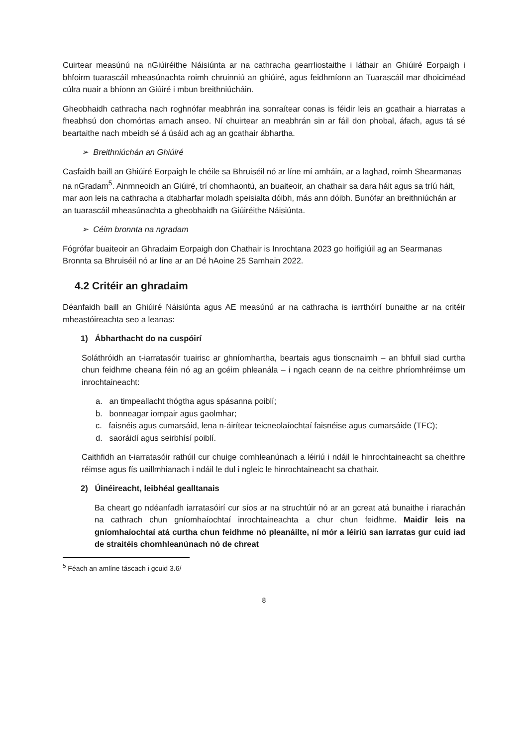Cuirtear measúnú na nGiúiréithe Náisiúnta ar na cathracha gearrliostaithe i láthair an Ghiúiré Eorpaigh i bhfoirm tuarascáil mheasúnachta roimh chruinniú an ghiúiré, agus feidhmíonn an Tuarascáil mar dhoiciméad cúlra nuair a bhíonn an Giúiré i mbun breithniúcháin.
Gheobhaidh cathracha nach roghnófar meabhrán ina sonraítear conas is féidir leis an gcathair a hiarratas a fheabhsú don chomórtas amach anseo. Ní chuirtear an meabhrán sin ar fáil don phobal, áfach, agus tá sé beartaithe nach mbeidh sé á úsáid ach ag an gcathair ábhartha.
➢ Breithniúchán an Ghiúiré
Casfaidh baill an Ghiúiré Eorpaigh le chéile sa Bhruiséil nó ar líne mí amháin, ar a laghad, roimh Shearmanas na nGradam<sup>5</sup>. Ainmneoidh an Giúiré, trí chomhaontú, an buaiteoir, an chathair sa dara háit agus sa tríú háit, mar aon leis na cathracha a dtabharfar moladh speisialta dóibh, más ann dóibh. Bunófar an breithniúchán ar an tuarascáil mheasúnachta a gheobhaidh na Giúiréithe Náisiúnta.
➢ Céim bronnta na ngradam
Fógrófar buaiteoir an Ghradaim Eorpaigh don Chathair is Inrochtana 2023 go hoifigiúil ag an Searmanas Bronnta sa Bhruiséil nó ar líne ar an Dé hAoine 25 Samhain 2022.
4.2 Critéir an ghradaim
Déanfaidh baill an Ghiúiré Náisiúnta agus AE measúnú ar na cathracha is iarrthóirí bunaithe ar na critéir mheastóireachta seo a leanas:
1) Ábharthacht do na cuspóirí
Soláthróidh an t-iarratasóir tuairisc ar ghníomhartha, beartais agus tionscnaimh – an bhfuil siad curtha chun feidhme cheana féin nó ag an gcéim phleanála – i ngach ceann de na ceithre phríomhréimse um inrochtaineacht:
a. an timpeallacht thógtha agus spásanna poiblí;
b. bonneagar iompair agus gaolmhar;
c. faisnéis agus cumarsáid, lena n-áirítear teicneolaíochtaí faisnéise agus cumarsáide (TFC);
d. saoráidí agus seirbhísí poiblí.
Caithfidh an t-iarratasóir rathúil cur chuige comhleanúnach a léiriú i ndáil le hinrochtaineacht sa cheithre réimse agus fís uaillmhianach i ndáil le dul i ngleic le hinrochtaineacht sa chathair.
2) Úinéireacht, leibhéal gealltanais
Ba cheart go ndéanfadh iarratasóirí cur síos ar na struchtúir nó ar an gcreat atá bunaithe i riarachán na cathrach chun gníomhaíochtaí inrochtaineachta a chur chun feidhme. Maidir leis na gníomhaíochtaí atá curtha chun feidhme nó pleanáilte, ní mór a léiriú san iarratas gur cuid iad de straitéis chomhleanúnach nó de chreat
<sup>5</sup> Féach an amlíne táscach i gcuid 3.6/
8